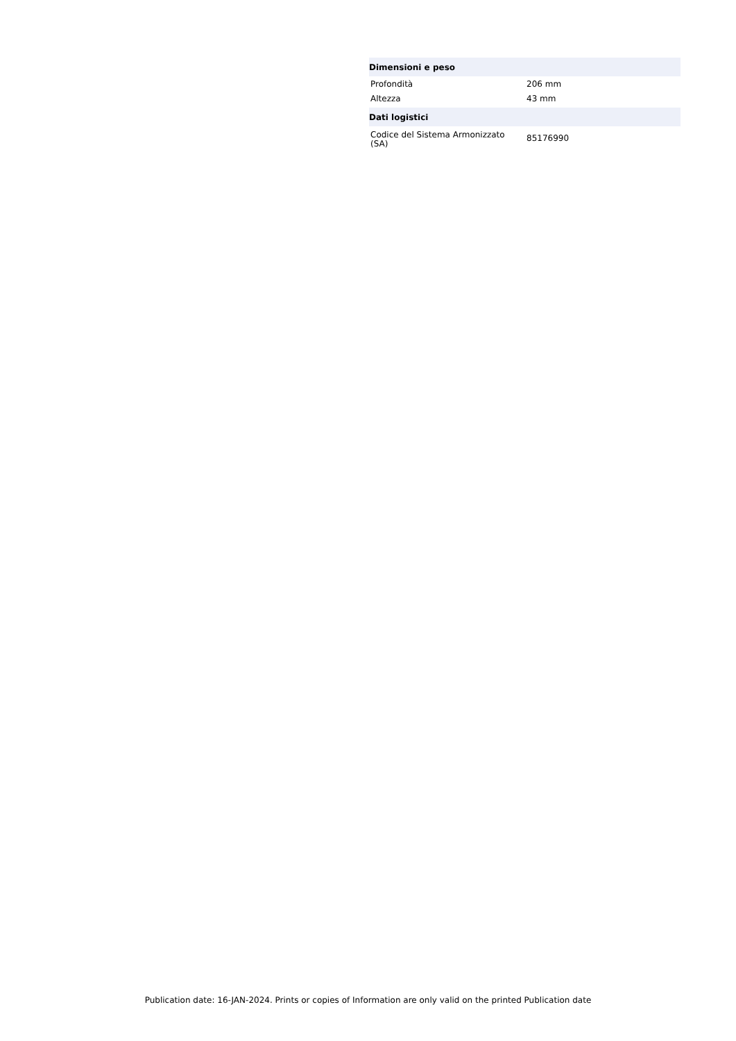| Dimensioni e peso | |
| --- | --- |
| Profondità | 206 mm |
| Altezza | 43 mm |
| Dati logistici | |
| Codice del Sistema Armonizzato (SA) | 85176990 |
Publication date: 16-JAN-2024. Prints or copies of Information are only valid on the printed Publication date